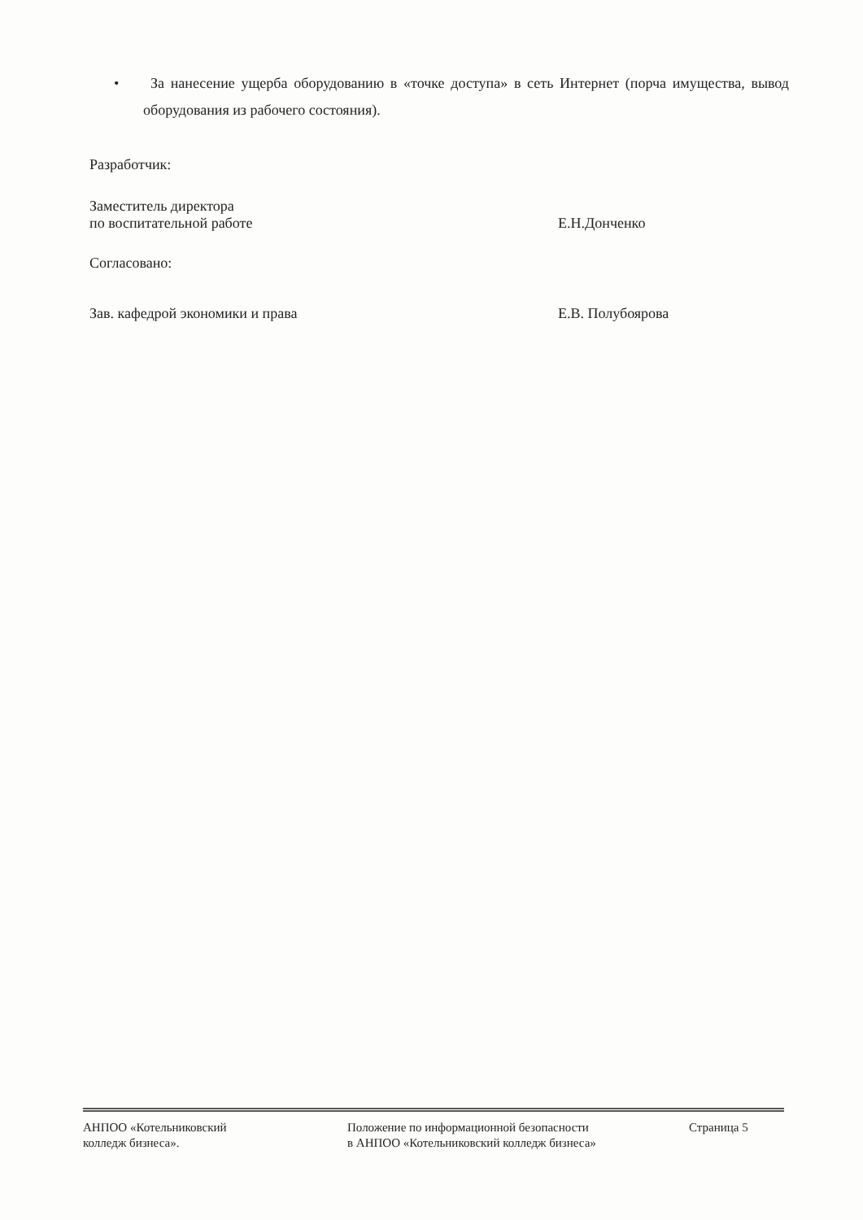• За нанесение ущерба оборудованию в «точке доступа» в сеть Интернет (порча имущества, вывод оборудования из рабочего состояния).
Разработчик:
Заместитель директора
по воспитательной работе
Е.Н.Донченко
Согласовано:
Зав. кафедрой экономики и права
Е.В. Полубоярова
АНПОО «Котельниковский
колледж бизнеса».
Положение по информационной безопасности
в АНПОО «Котельниковский колледж бизнеса»
Страница 5